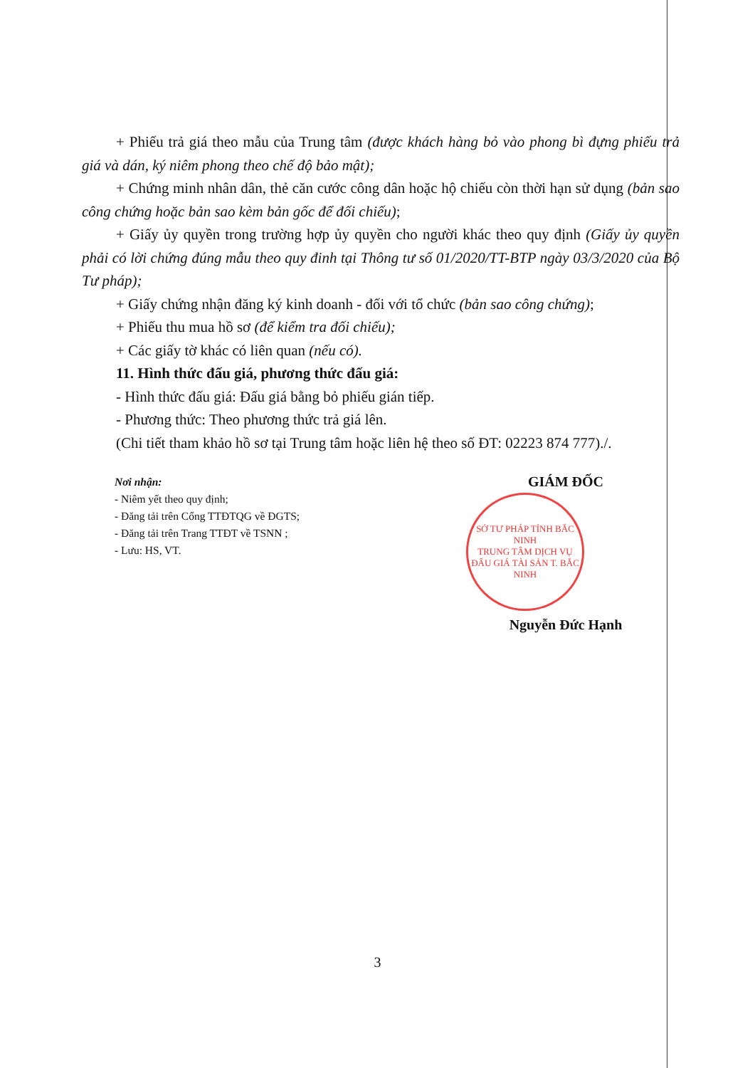+ Phiếu trả giá theo mẫu của Trung tâm (được khách hàng bỏ vào phong bì đựng phiếu trả giá và dán, ký niêm phong theo chế độ bảo mật);
+ Chứng minh nhân dân, thẻ căn cước công dân hoặc hộ chiếu còn thời hạn sử dụng (bản sao công chứng hoặc bản sao kèm bản gốc để đối chiếu);
+ Giấy ủy quyền trong trường hợp ủy quyền cho người khác theo quy định (Giấy ủy quyền phải có lời chứng đúng mẫu theo quy đinh tại Thông tư số 01/2020/TT-BTP ngày 03/3/2020 của Bộ Tư pháp);
+ Giấy chứng nhận đăng ký kinh doanh - đối với tổ chức (bản sao công chứng);
+ Phiếu thu mua hồ sơ (để kiểm tra đối chiếu);
+ Các giấy tờ khác có liên quan (nếu có).
11. Hình thức đấu giá, phương thức đấu giá:
- Hình thức đấu giá: Đấu giá bằng bỏ phiếu gián tiếp.
- Phương thức: Theo phương thức trả giá lên.
(Chi tiết tham khảo hồ sơ tại Trung tâm hoặc liên hệ theo số ĐT: 02223 874 777)./.
Nơi nhận:
- Niêm yết theo quy định;
- Đăng tải trên Cổng TTĐTQG về ĐGTS;
- Đăng tải trên Trang TTĐT về TSNN ;
- Lưu: HS, VT.
GIÁM ĐỐC
SỞ TƯ PHÁP TỈNH BẮC NINH
TRUNG TÂM DỊCH VỤ ĐẤU GIÁ TÀI SẢN T. BẮC NINH
Nguyễn Đức Hạnh
3